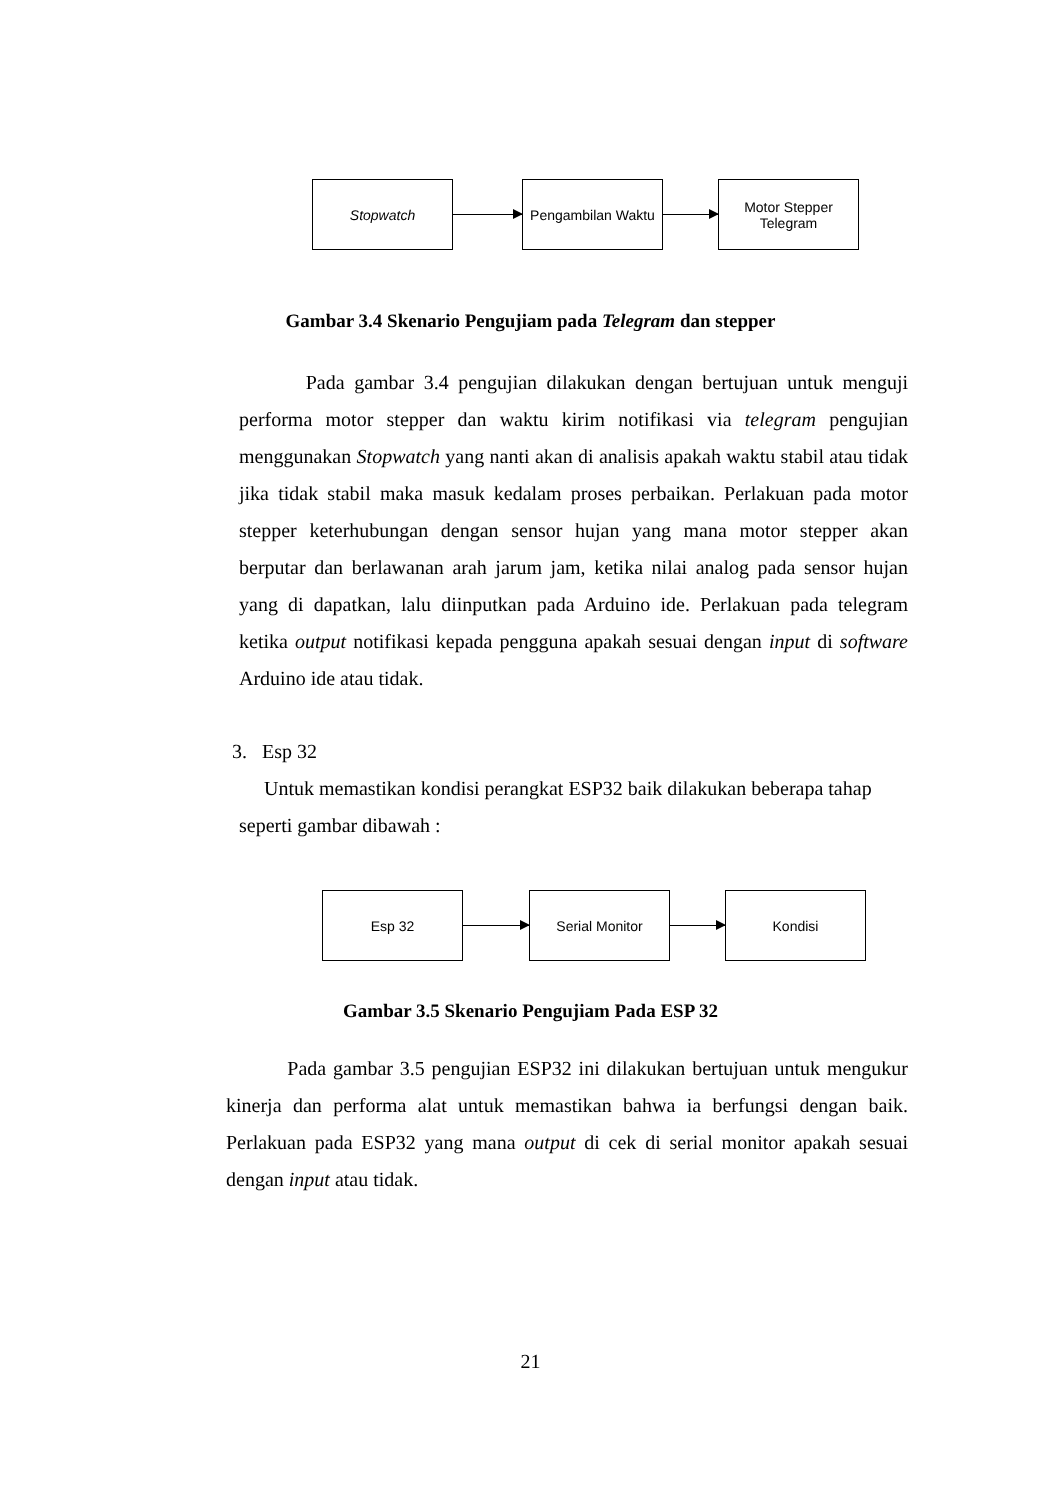Stopwatch
Pengambilan Waktu
Motor Stepper
Telegram
Gambar 3.4 Skenario Pengujiam pada Telegram dan stepper
Pada gambar 3.4 pengujian dilakukan dengan bertujuan untuk menguji performa motor stepper dan waktu kirim notifikasi via telegram pengujian menggunakan Stopwatch yang nanti akan di analisis apakah waktu stabil atau tidak jika tidak stabil maka masuk kedalam proses perbaikan. Perlakuan pada motor stepper keterhubungan dengan sensor hujan yang mana motor stepper akan berputar dan berlawanan arah jarum jam, ketika nilai analog pada sensor hujan yang di dapatkan, lalu diinputkan pada Arduino ide. Perlakuan pada telegram ketika output notifikasi kepada pengguna apakah sesuai dengan input di software Arduino ide atau tidak.
3. Esp 32
Untuk memastikan kondisi perangkat ESP32 baik dilakukan beberapa tahap
seperti gambar dibawah :
Esp 32 Serial Monitor Kondisi
Gambar 3.5 Skenario Pengujiam Pada ESP 32
Pada gambar 3.5 pengujian ESP32 ini dilakukan bertujuan untuk mengukur kinerja dan performa alat untuk memastikan bahwa ia berfungsi dengan baik. Perlakuan pada ESP32 yang mana output di cek di serial monitor apakah sesuai dengan input atau tidak.
21